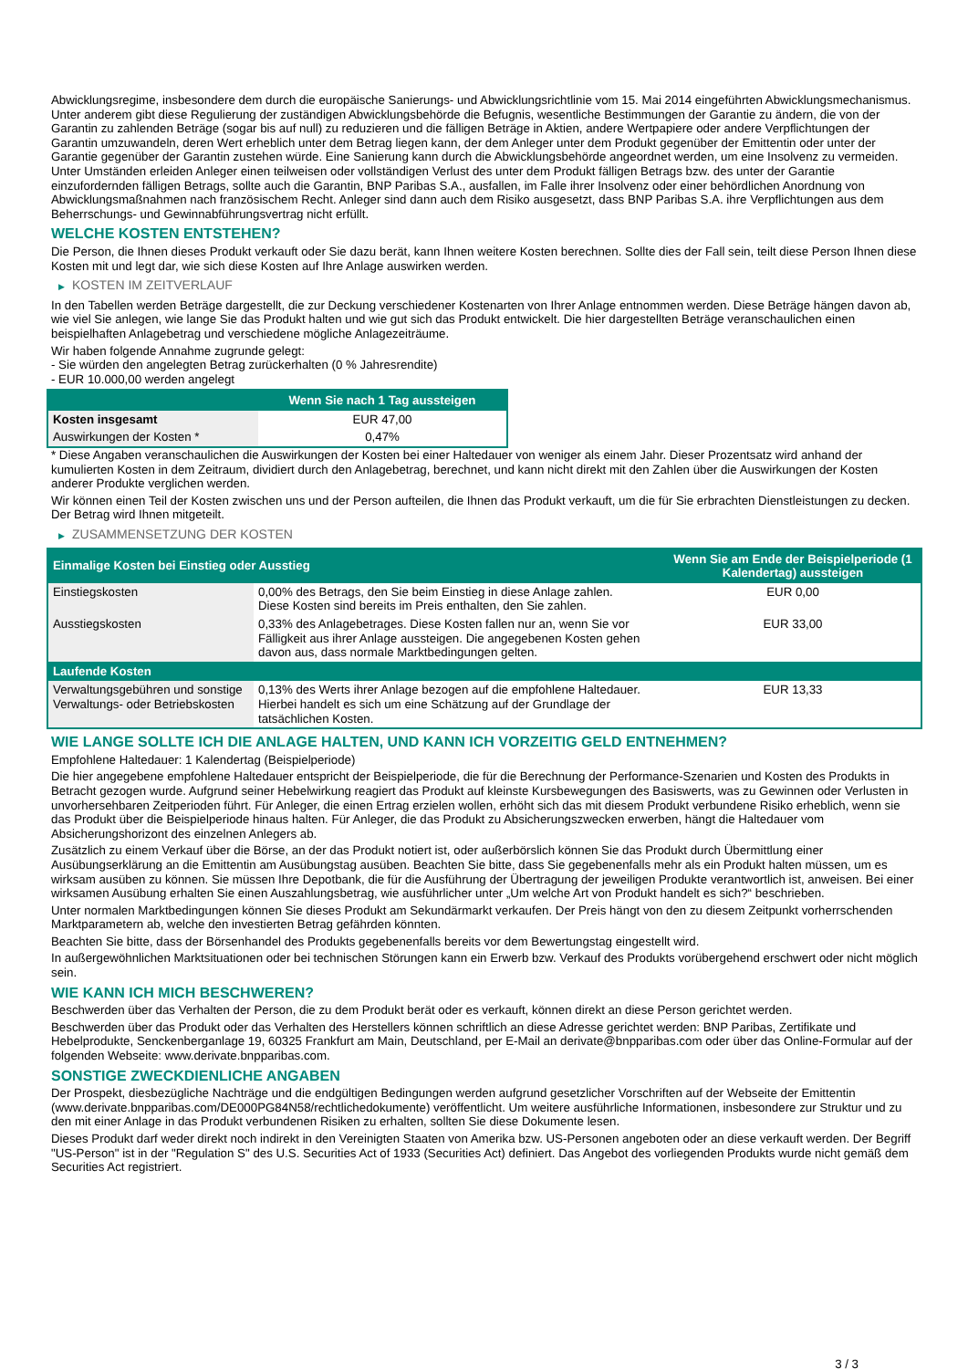Abwicklungsregime, insbesondere dem durch die europäische Sanierungs- und Abwicklungsrichtlinie vom 15. Mai 2014 eingeführten Abwicklungsmechanismus. Unter anderem gibt diese Regulierung der zuständigen Abwicklungsbehörde die Befugnis, wesentliche Bestimmungen der Garantie zu ändern, die von der Garantin zu zahlenden Beträge (sogar bis auf null) zu reduzieren und die fälligen Beträge in Aktien, andere Wertpapiere oder andere Verpflichtungen der Garantin umzuwandeln, deren Wert erheblich unter dem Betrag liegen kann, der dem Anleger unter dem Produkt gegenüber der Emittentin oder unter der Garantie gegenüber der Garantin zustehen würde. Eine Sanierung kann durch die Abwicklungsbehörde angeordnet werden, um eine Insolvenz zu vermeiden. Unter Umständen erleiden Anleger einen teilweisen oder vollständigen Verlust des unter dem Produkt fälligen Betrags bzw. des unter der Garantie einzufordernden fälligen Betrags, sollte auch die Garantin, BNP Paribas S.A., ausfallen, im Falle ihrer Insolvenz oder einer behördlichen Anordnung von Abwicklungsmaßnahmen nach französischem Recht. Anleger sind dann auch dem Risiko ausgesetzt, dass BNP Paribas S.A. ihre Verpflichtungen aus dem Beherrschungs- und Gewinnabführungsvertrag nicht erfüllt.
WELCHE KOSTEN ENTSTEHEN?
Die Person, die Ihnen dieses Produkt verkauft oder Sie dazu berät, kann Ihnen weitere Kosten berechnen. Sollte dies der Fall sein, teilt diese Person Ihnen diese Kosten mit und legt dar, wie sich diese Kosten auf Ihre Anlage auswirken werden.
▶ KOSTEN IM ZEITVERLAUF
In den Tabellen werden Beträge dargestellt, die zur Deckung verschiedener Kostenarten von Ihrer Anlage entnommen werden. Diese Beträge hängen davon ab, wie viel Sie anlegen, wie lange Sie das Produkt halten und wie gut sich das Produkt entwickelt. Die hier dargestellten Beträge veranschaulichen einen beispielhaften Anlagebetrag und verschiedene mögliche Anlagezeiträume.
Wir haben folgende Annahme zugrunde gelegt:
- Sie würden den angelegten Betrag zurückerhalten (0 % Jahresrendite)
- EUR 10.000,00 werden angelegt
| | Wenn Sie nach 1 Tag aussteigen |
| --- | --- |
| Kosten insgesamt | EUR 47,00 |
| Auswirkungen der Kosten * | 0,47% |
* Diese Angaben veranschaulichen die Auswirkungen der Kosten bei einer Haltedauer von weniger als einem Jahr. Dieser Prozentsatz wird anhand der kumulierten Kosten in dem Zeitraum, dividiert durch den Anlagebetrag, berechnet, und kann nicht direkt mit den Zahlen über die Auswirkungen der Kosten anderer Produkte verglichen werden.
Wir können einen Teil der Kosten zwischen uns und der Person aufteilen, die Ihnen das Produkt verkauft, um die für Sie erbrachten Dienstleistungen zu decken. Der Betrag wird Ihnen mitgeteilt.
▶ ZUSAMMENSETZUNG DER KOSTEN
| Einmalige Kosten bei Einstieg oder Ausstieg | | Wenn Sie am Ende der Beispielperiode (1 Kalendertag) aussteigen |
| --- | --- | --- |
| Einstiegskosten | 0,00% des Betrags, den Sie beim Einstieg in diese Anlage zahlen. Diese Kosten sind bereits im Preis enthalten, den Sie zahlen. | EUR 0,00 |
| Ausstiegskosten | 0,33% des Anlagebetrages. Diese Kosten fallen nur an, wenn Sie vor Fälligkeit aus ihrer Anlage aussteigen. Die angegebenen Kosten gehen davon aus, dass normale Marktbedingungen gelten. | EUR 33,00 |
| Laufende Kosten | | |
| Verwaltungsgebühren und sonstige Verwaltungs- oder Betriebskosten | 0,13% des Werts ihrer Anlage bezogen auf die empfohlene Haltedauer. Hierbei handelt es sich um eine Schätzung auf der Grundlage der tatsächlichen Kosten. | EUR 13,33 |
WIE LANGE SOLLTE ICH DIE ANLAGE HALTEN, UND KANN ICH VORZEITIG GELD ENTNEHMEN?
Empfohlene Haltedauer: 1 Kalendertag (Beispielperiode)
Die hier angegebene empfohlene Haltedauer entspricht der Beispielperiode, die für die Berechnung der Performance-Szenarien und Kosten des Produkts in Betracht gezogen wurde. Aufgrund seiner Hebelwirkung reagiert das Produkt auf kleinste Kursbewegungen des Basiswerts, was zu Gewinnen oder Verlusten in unvorhersehbaren Zeitperioden führt. Für Anleger, die einen Ertrag erzielen wollen, erhöht sich das mit diesem Produkt verbundene Risiko erheblich, wenn sie das Produkt über die Beispielperiode hinaus halten. Für Anleger, die das Produkt zu Absicherungszwecken erwerben, hängt die Haltedauer vom Absicherungshorizont des einzelnen Anlegers ab.
Zusätzlich zu einem Verkauf über die Börse, an der das Produkt notiert ist, oder außerbörslich können Sie das Produkt durch Übermittlung einer Ausübungserklärung an die Emittentin am Ausübungstag ausüben. Beachten Sie bitte, dass Sie gegebenenfalls mehr als ein Produkt halten müssen, um es wirksam ausüben zu können. Sie müssen Ihre Depotbank, die für die Ausführung der Übertragung der jeweiligen Produkte verantwortlich ist, anweisen. Bei einer wirksamen Ausübung erhalten Sie einen Auszahlungsbetrag, wie ausführlicher unter „Um welche Art von Produkt handelt es sich?“ beschrieben.
Unter normalen Marktbedingungen können Sie dieses Produkt am Sekundärmarkt verkaufen. Der Preis hängt von den zu diesem Zeitpunkt vorherrschenden Marktparametern ab, welche den investierten Betrag gefährden könnten.
Beachten Sie bitte, dass der Börsenhandel des Produkts gegebenenfalls bereits vor dem Bewertungstag eingestellt wird.
In außergewöhnlichen Marktsituationen oder bei technischen Störungen kann ein Erwerb bzw. Verkauf des Produkts vorübergehend erschwert oder nicht möglich sein.
WIE KANN ICH MICH BESCHWEREN?
Beschwerden über das Verhalten der Person, die zu dem Produkt berät oder es verkauft, können direkt an diese Person gerichtet werden.
Beschwerden über das Produkt oder das Verhalten des Herstellers können schriftlich an diese Adresse gerichtet werden: BNP Paribas, Zertifikate und Hebelprodukte, Senckenberganlage 19, 60325 Frankfurt am Main, Deutschland, per E-Mail an derivate@bnpparibas.com oder über das Online-Formular auf der folgenden Webseite: www.derivate.bnpparibas.com.
SONSTIGE ZWECKDIENLICHE ANGABEN
Der Prospekt, diesbezügliche Nachträge und die endgültigen Bedingungen werden aufgrund gesetzlicher Vorschriften auf der Webseite der Emittentin (www.derivate.bnpparibas.com/DE000PG84N58/rechtlichedokumente) veröffentlicht. Um weitere ausführliche Informationen, insbesondere zur Struktur und zu den mit einer Anlage in das Produkt verbundenen Risiken zu erhalten, sollten Sie diese Dokumente lesen.
Dieses Produkt darf weder direkt noch indirekt in den Vereinigten Staaten von Amerika bzw. US-Personen angeboten oder an diese verkauft werden. Der Begriff "US-Person" ist in der "Regulation S" des U.S. Securities Act of 1933 (Securities Act) definiert. Das Angebot des vorliegenden Produkts wurde nicht gemäß dem Securities Act registriert.
3 / 3